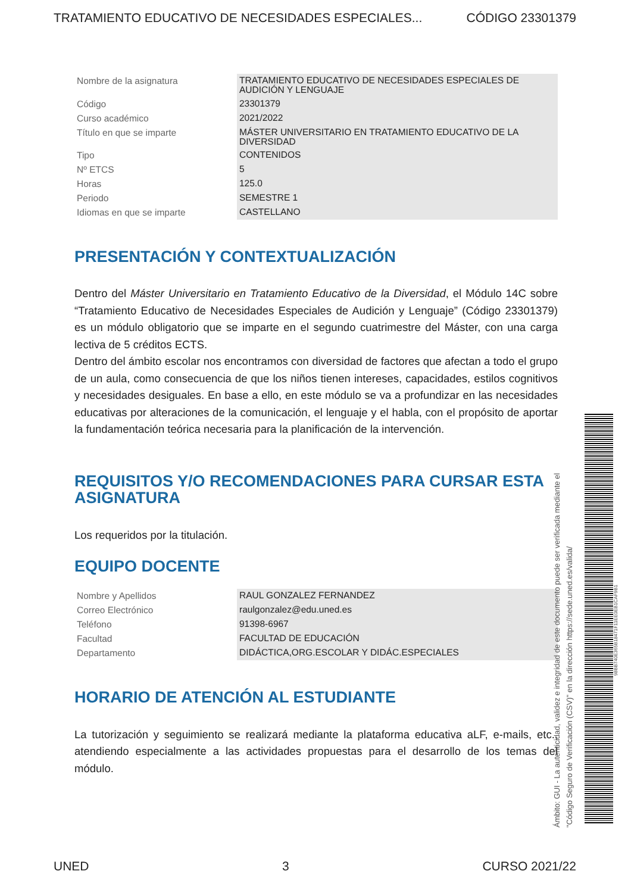TRATAMIENTO EDUCATIVO DE NECESIDADES ESPECIALES... CÓDIGO 23301379
| Nombre de la asignatura | TRATAMIENTO EDUCATIVO DE NECESIDADES ESPECIALES DE AUDICIÓN Y LENGUAJE |
| Código | 23301379 |
| Curso académico | 2021/2022 |
| Título en que se imparte | MÁSTER UNIVERSITARIO EN TRATAMIENTO EDUCATIVO DE LA DIVERSIDAD |
| Tipo | CONTENIDOS |
| Nº ETCS | 5 |
| Horas | 125.0 |
| Periodo | SEMESTRE 1 |
| Idiomas en que se imparte | CASTELLANO |
PRESENTACIÓN Y CONTEXTUALIZACIÓN
Dentro del Máster Universitario en Tratamiento Educativo de la Diversidad, el Módulo 14C sobre “Tratamiento Educativo de Necesidades Especiales de Audición y Lenguaje” (Código 23301379) es un módulo obligatorio que se imparte en el segundo cuatrimestre del Máster, con una carga lectiva de 5 créditos ECTS.
Dentro del ámbito escolar nos encontramos con diversidad de factores que afectan a todo el grupo de un aula, como consecuencia de que los niños tienen intereses, capacidades, estilos cognitivos y necesidades desiguales. En base a ello, en este módulo se va a profundizar en las necesidades educativas por alteraciones de la comunicación, el lenguaje y el habla, con el propósito de aportar la fundamentación teórica necesaria para la planificación de la intervención.
REQUISITOS Y/O RECOMENDACIONES PARA CURSAR ESTA ASIGNATURA
Los requeridos por la titulación.
EQUIPO DOCENTE
| Nombre y Apellidos | RAUL GONZALEZ FERNANDEZ |
| Correo Electrónico | raulgonzalez@edu.uned.es |
| Teléfono | 91398-6967 |
| Facultad | FACULTAD DE EDUCACIÓN |
| Departamento | DIDÁCTICA,ORG.ESCOLAR Y DIDÁC.ESPECIALES |
HORARIO DE ATENCIÓN AL ESTUDIANTE
La tutorización y seguimiento se realizará mediante la plataforma educativa aLF, e-mails, etc., atendiendo especialmente a las actividades propuestas para el desarrollo de los temas del módulo.
Ámbito: GUI - La autenticidad, validez e integridad de este documento puede ser verificada mediante el
"Código Seguro de Verificación (CSV)" en la dirección https://sede.uned.es/valida/
98BB740E365B18471F11EE0EB1CAF9B1
UNED 3 CURSO 2021/22